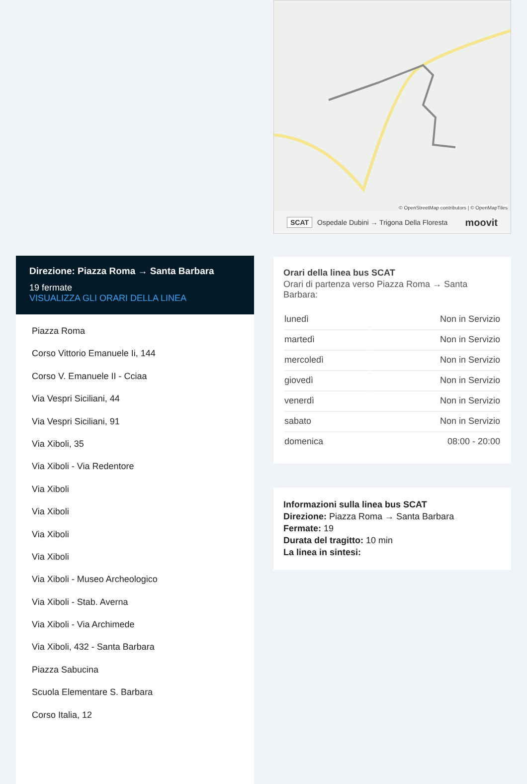Direzione: Piazza Roma → Santa Barbara
19 fermate
VISUALIZZA GLI ORARI DELLA LINEA
Piazza Roma
Corso Vittorio Emanuele Ii, 144
Corso V. Emanuele II - Cciaa
Via Vespri Siciliani, 44
Via Vespri Siciliani, 91
Via Xiboli, 35
Via Xiboli - Via Redentore
Via Xiboli
Via Xiboli
Via Xiboli
Via Xiboli
Via Xiboli - Museo Archeologico
Via Xiboli - Stab. Averna
Via Xiboli - Via Archimede
Via Xiboli, 432 - Santa Barbara
Piazza Sabucina
Scuola Elementare S. Barbara
Corso Italia, 12
© OpenStreetMap contributors | © OpenMapTiles
SCAT Ospedale Dubini → Trigona Della Floresta moovit
Orari della linea bus SCAT
Orari di partenza verso Piazza Roma → Santa Barbara:
| lunedì | Non in Servizio |
| martedì | Non in Servizio |
| mercoledì | Non in Servizio |
| giovedì | Non in Servizio |
| venerdì | Non in Servizio |
| sabato | Non in Servizio |
| domenica | 08:00 - 20:00 |
Informazioni sulla linea bus SCAT
Direzione: Piazza Roma → Santa Barbara
Fermate: 19
Durata del tragitto: 10 min
La linea in sintesi: